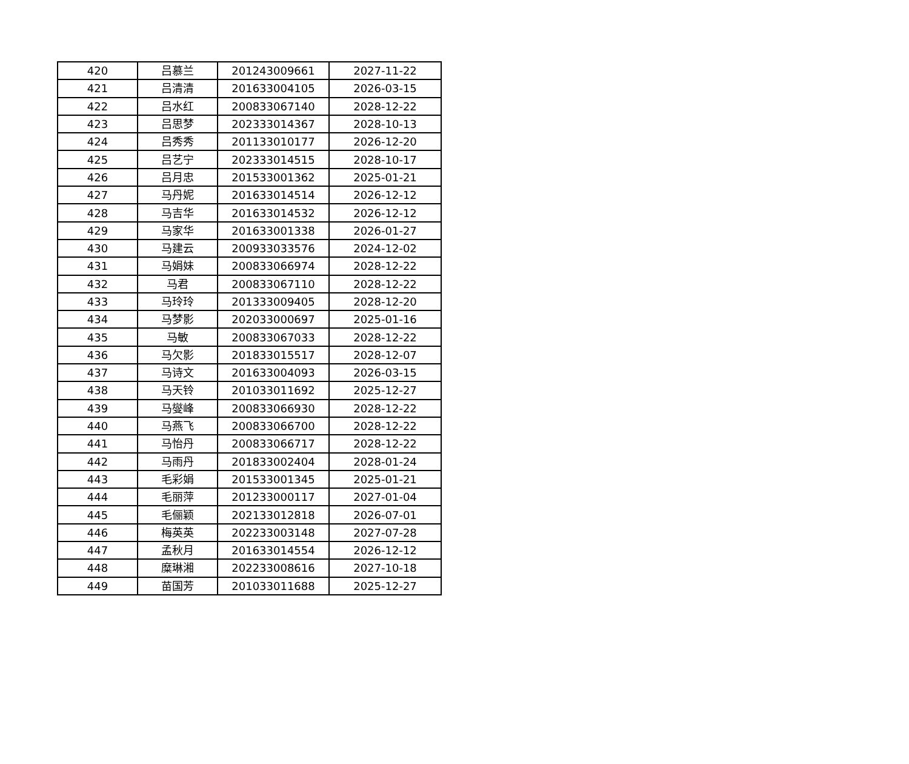| 420 | 吕慕兰 | 201243009661 | 2027-11-22 |
| 421 | 吕清清 | 201633004105 | 2026-03-15 |
| 422 | 吕水红 | 200833067140 | 2028-12-22 |
| 423 | 吕思梦 | 202333014367 | 2028-10-13 |
| 424 | 吕秀秀 | 201133010177 | 2026-12-20 |
| 425 | 吕艺宁 | 202333014515 | 2028-10-17 |
| 426 | 吕月忠 | 201533001362 | 2025-01-21 |
| 427 | 马丹妮 | 201633014514 | 2026-12-12 |
| 428 | 马吉华 | 201633014532 | 2026-12-12 |
| 429 | 马家华 | 201633001338 | 2026-01-27 |
| 430 | 马建云 | 200933033576 | 2024-12-02 |
| 431 | 马娟妹 | 200833066974 | 2028-12-22 |
| 432 | 马君 | 200833067110 | 2028-12-22 |
| 433 | 马玲玲 | 201333009405 | 2028-12-20 |
| 434 | 马梦影 | 202033000697 | 2025-01-16 |
| 435 | 马敏 | 200833067033 | 2028-12-22 |
| 436 | 马欠影 | 201833015517 | 2028-12-07 |
| 437 | 马诗文 | 201633004093 | 2026-03-15 |
| 438 | 马天铃 | 201033011692 | 2025-12-27 |
| 439 | 马燮峰 | 200833066930 | 2028-12-22 |
| 440 | 马燕飞 | 200833066700 | 2028-12-22 |
| 441 | 马怡丹 | 200833066717 | 2028-12-22 |
| 442 | 马雨丹 | 201833002404 | 2028-01-24 |
| 443 | 毛彩娟 | 201533001345 | 2025-01-21 |
| 444 | 毛丽萍 | 201233000117 | 2027-01-04 |
| 445 | 毛俪颖 | 202133012818 | 2026-07-01 |
| 446 | 梅英英 | 202233003148 | 2027-07-28 |
| 447 | 孟秋月 | 201633014554 | 2026-12-12 |
| 448 | 糜琳湘 | 202233008616 | 2027-10-18 |
| 449 | 苗国芳 | 201033011688 | 2025-12-27 |